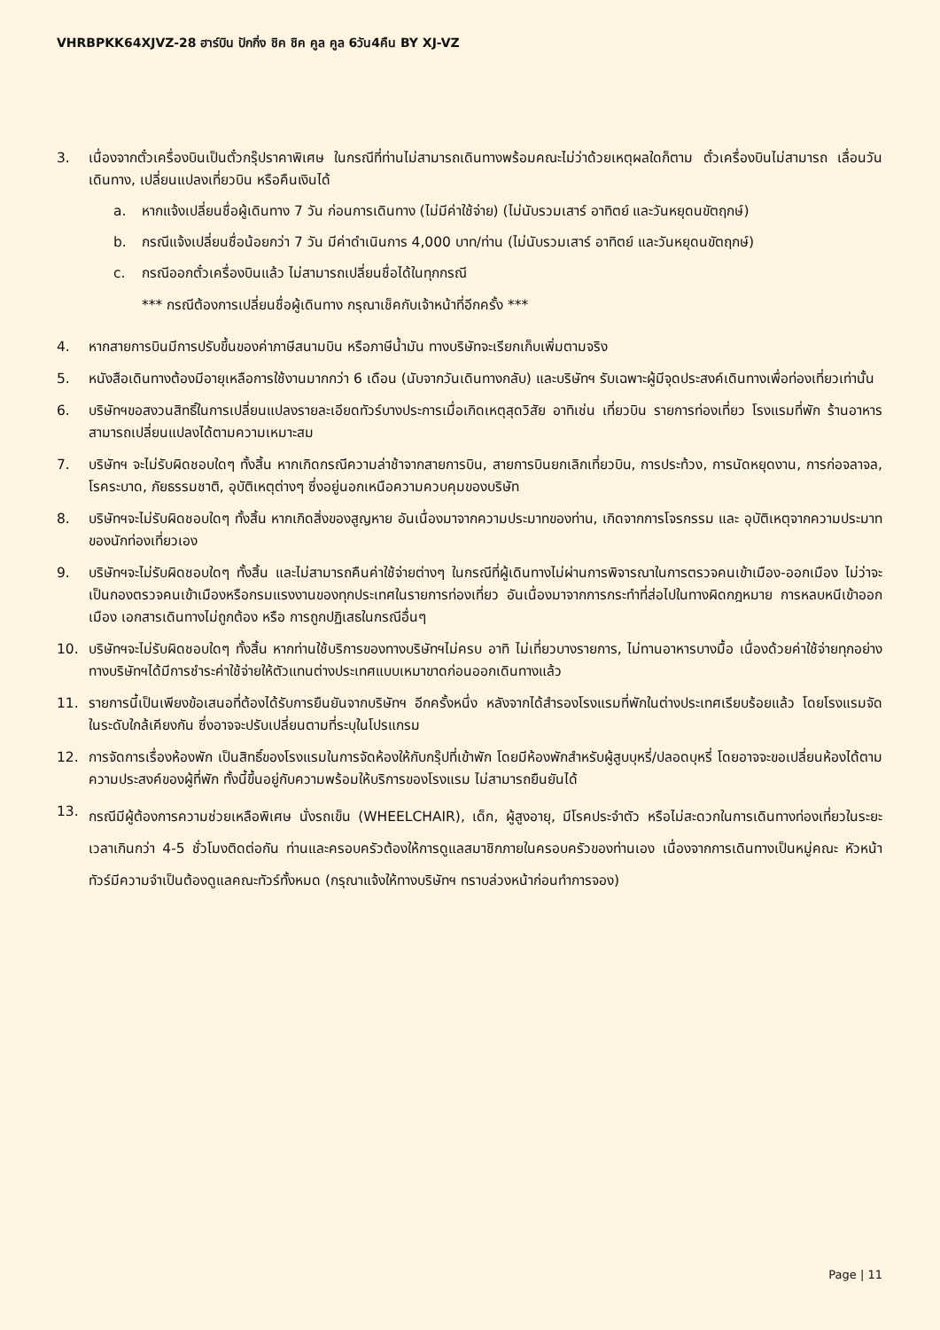VHRBPKK64XJVZ-28 ฮาร์บิน ปักกิ่ง ชิค ชิค คูล คูล 6วัน4คืน BY XJ-VZ
3. เนื่องจากตั๋วเครื่องบินเป็นตั๋วกรุ๊ปราคาพิเศษ ในกรณีที่ท่านไม่สามารถเดินทางพร้อมคณะไม่ว่าด้วยเหตุผลใดก็ตาม ตั๋วเครื่องบินไม่สามารถ เลื่อนวันเดินทาง, เปลี่ยนแปลงเที่ยวบิน หรือคืนเงินได้
a. หากแจ้งเปลี่ยนชื่อผู้เดินทาง 7 วัน ก่อนการเดินทาง (ไม่มีค่าใช้จ่าย) (ไม่นับรวมเสาร์ อาทิตย์ และวันหยุดนขัตฤกษ์)
b. กรณีแจ้งเปลี่ยนชื่อน้อยกว่า 7 วัน มีค่าดำเนินการ 4,000 บาท/ท่าน (ไม่นับรวมเสาร์ อาทิตย์ และวันหยุดนขัตฤกษ์)
c. กรณีออกตั๋วเครื่องบินแล้ว ไม่สามารถเปลี่ยนชื่อได้ในทุกกรณี
*** กรณีต้องการเปลี่ยนชื่อผู้เดินทาง กรุณาเช็คกับเจ้าหน้าที่อีกครั้ง ***
4. หากสายการบินมีการปรับขึ้นของค่าภาษีสนามบิน หรือภาษีน้ำมัน ทางบริษัทจะเรียกเก็บเพิ่มตามจริง
5. หนังสือเดินทางต้องมีอายุเหลือการใช้งานมากกว่า 6 เดือน (นับจากวันเดินทางกลับ) และบริษัทฯ รับเฉพาะผู้มีจุดประสงค์เดินทางเพื่อท่องเที่ยวเท่านั้น
6. บริษัทฯขอสงวนสิทธิ์ในการเปลี่ยนแปลงรายละเอียดทัวร์บางประการเมื่อเกิดเหตุสุดวิสัย อาทิเช่น เที่ยวบิน รายการท่องเที่ยว โรงแรมที่พัก ร้านอาหาร สามารถเปลี่ยนแปลงได้ตามความเหมาะสม
7. บริษัทฯ จะไม่รับผิดชอบใดๆ ทั้งสิ้น หากเกิดกรณีความล่าช้าจากสายการบิน, สายการบินยกเลิกเที่ยวบิน, การประท้วง, การนัดหยุดงาน, การก่อจลาจล, โรคระบาด, ภัยธรรมชาติ, อุบัติเหตุต่างๆ ซึ่งอยู่นอกเหนือความควบคุมของบริษัท
8. บริษัทฯจะไม่รับผิดชอบใดๆ ทั้งสิ้น หากเกิดสิ่งของสูญหาย อันเนื่องมาจากความประมาทของท่าน, เกิดจากการโจรกรรม และ อุบัติเหตุจากความประมาทของนักท่องเที่ยวเอง
9. บริษัทฯจะไม่รับผิดชอบใดๆ ทั้งสิ้น และไม่สามารถคืนค่าใช้จ่ายต่างๆ ในกรณีที่ผู้เดินทางไม่ผ่านการพิจารณาในการตรวจคนเข้าเมือง-ออกเมือง ไม่ว่าจะเป็นกองตรวจคนเข้าเมืองหรือกรมแรงงานของทุกประเทศในรายการท่องเที่ยว อันเนื่องมาจากการกระทำที่ส่อไปในทางผิดกฎหมาย การหลบหนีเข้าออกเมือง เอกสารเดินทางไม่ถูกต้อง หรือ การถูกปฏิเสธในกรณีอื่นๆ
10. บริษัทฯจะไม่รับผิดชอบใดๆ ทั้งสิ้น หากท่านใช้บริการของทางบริษัทฯไม่ครบ อาทิ ไม่เที่ยวบางรายการ, ไม่ทานอาหารบางมื้อ เนื่องด้วยค่าใช้จ่ายทุกอย่าง ทางบริษัทฯได้มีการชำระค่าใช้จ่ายให้ตัวแทนต่างประเทศแบบเหมาขาดก่อนออกเดินทางแล้ว
11. รายการนี้เป็นเพียงข้อเสนอที่ต้องได้รับการยืนยันจากบริษัทฯ อีกครั้งหนึ่ง หลังจากได้สำรองโรงแรมที่พักในต่างประเทศเรียบร้อยแล้ว โดยโรงแรมจัดในระดับใกล้เคียงกัน ซึ่งอาจจะปรับเปลี่ยนตามที่ระบุในโปรแกรม
12. การจัดการเรื่องห้องพัก เป็นสิทธิ์ของโรงแรมในการจัดห้องให้กับกรุ๊ปที่เข้าพัก โดยมีห้องพักสำหรับผู้สูบบุหรี่/ปลอดบุหรี่ โดยอาจจะขอเปลี่ยนห้องได้ตามความประสงค์ของผู้ที่พัก ทั้งนี้ขึ้นอยู่กับความพร้อมให้บริการของโรงแรม ไม่สามารถยืนยันได้
13.
กรณีมีผู้ต้องการความช่วยเหลือพิเศษ นั่งรถเข็น (WHEELCHAIR), เด็ก, ผู้สูงอายุ, มีโรคประจำตัว หรือไม่สะดวกในการเดินทางท่องเที่ยวในระยะเวลาเกินกว่า 4-5 ชั่วโมงติดต่อกัน ท่านและครอบครัวต้องให้การดูแลสมาชิกภายในครอบครัวของท่านเอง เนื่องจากการเดินทางเป็นหมู่คณะ หัวหน้าทัวร์มีความจำเป็นต้องดูแลคณะทัวร์ทั้งหมด (กรุณาแจ้งให้ทางบริษัทฯ ทราบล่วงหน้าก่อนทำการจอง)
Page | 11